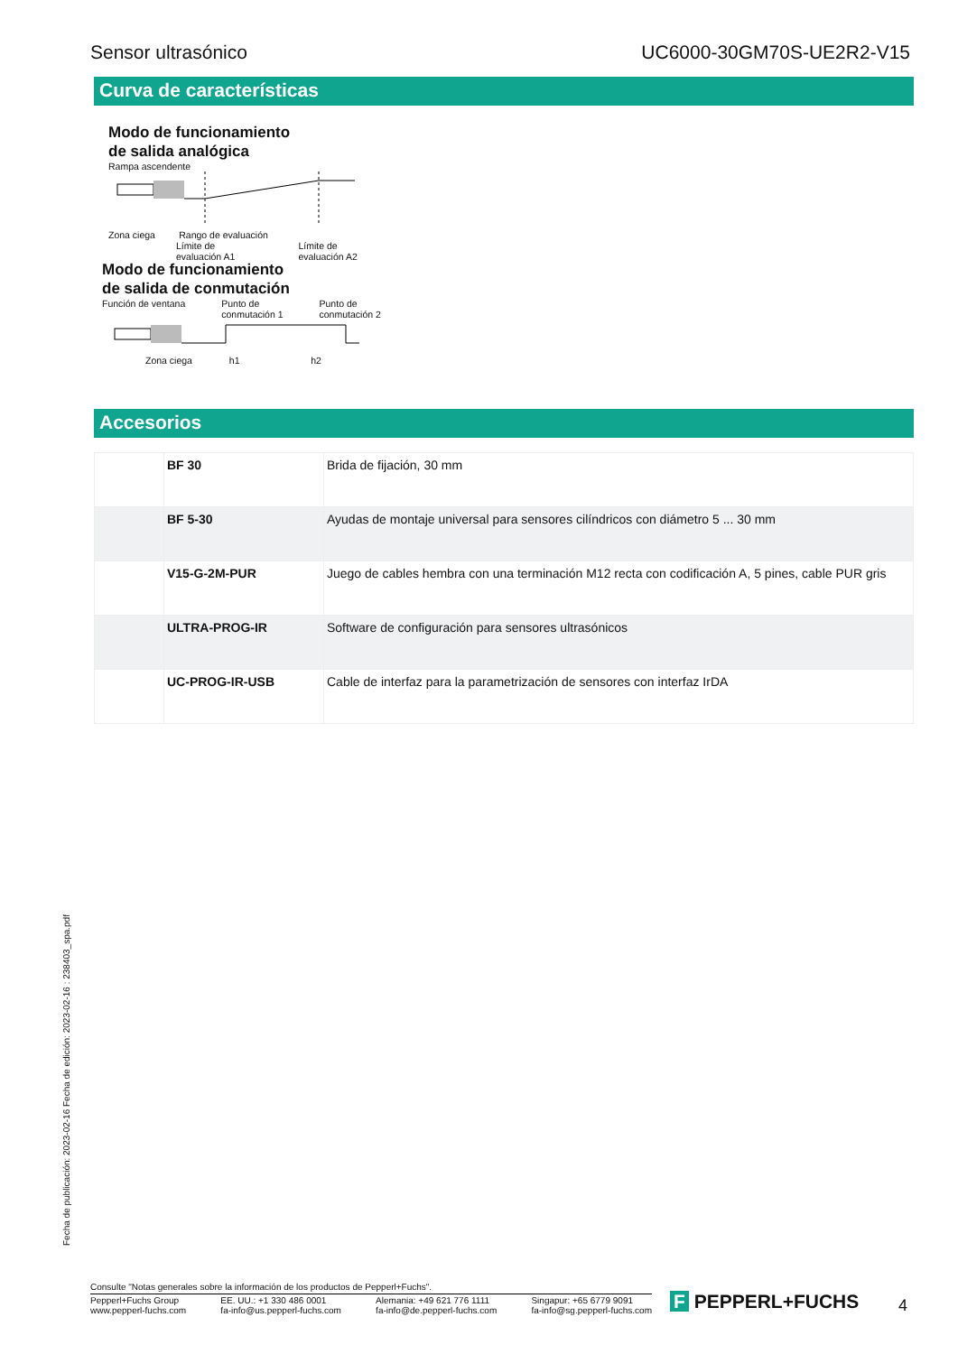Sensor ultrasónico UC6000-30GM70S-UE2R2-V15
Curva de características
Modo de funcionamiento
de salida analógica
Rampa ascendente
Zona ciega Rango de evaluación
Límite de
evaluación A1 Límite de
evaluación A2
Modo de funcionamiento
de salida de conmutación
Función de ventana Punto de
conmutación 1 Punto de
conmutación 2
Zona ciega h1 h2
Accesorios
| | BF 30 | Brida de fijación, 30 mm |
| | BF 5-30 | Ayudas de montaje universal para sensores cilíndricos con diámetro 5 ... 30 mm |
| | V15-G-2M-PUR | Juego de cables hembra con una terminación M12 recta con codificación A, 5 pines, cable PUR gris |
| | ULTRA-PROG-IR | Software de configuración para sensores ultrasónicos |
| | UC-PROG-IR-USB | Cable de interfaz para la parametrización de sensores con interfaz IrDA |
Fecha de publicación: 2023-02-16 Fecha de edición: 2023-02-16 : 238403_spa.pdf
Consulte "Notas generales sobre la información de los productos de Pepperl+Fuchs".
Pepperl+Fuchs Group
www.pepperl-fuchs.com EE. UU.: +1 330 486 0001
fa-info@us.pepperl-fuchs.com Alemania: +49 621 776 1111
fa-info@de.pepperl-fuchs.com Singapur: +65 6779 9091
fa-info@sg.pepperl-fuchs.com
F PEPPERL+FUCHS 4